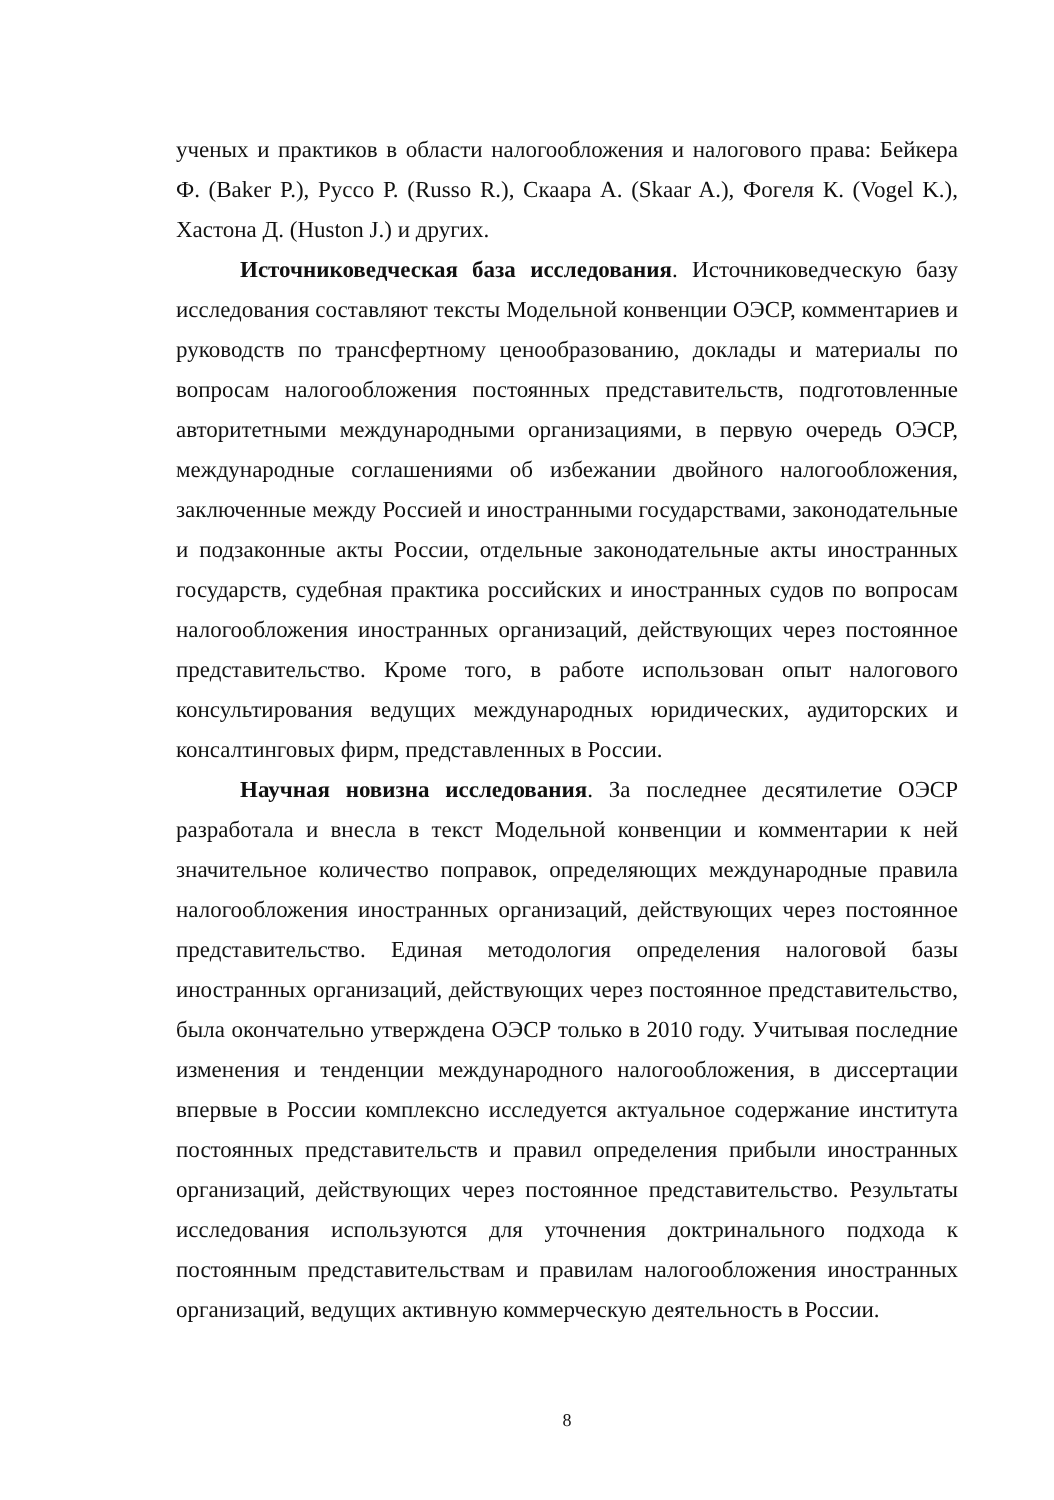ученых и практиков в области налогообложения и налогового права: Бейкера Ф. (Baker P.), Руссо Р. (Russo R.), Скаара А. (Skaar A.), Фогеля К. (Vogel K.), Хастона Д. (Huston J.) и других.
Источниковедческая база исследования. Источниковедческую базу исследования составляют тексты Модельной конвенции ОЭСР, комментариев и руководств по трансфертному ценообразованию, доклады и материалы по вопросам налогообложения постоянных представительств, подготовленные авторитетными международными организациями, в первую очередь ОЭСР, международные соглашениями об избежании двойного налогообложения, заключенные между Россией и иностранными государствами, законодательные и подзаконные акты России, отдельные законодательные акты иностранных государств, судебная практика российских и иностранных судов по вопросам налогообложения иностранных организаций, действующих через постоянное представительство. Кроме того, в работе использован опыт налогового консультирования ведущих международных юридических, аудиторских и консалтинговых фирм, представленных в России.
Научная новизна исследования. За последнее десятилетие ОЭСР разработала и внесла в текст Модельной конвенции и комментарии к ней значительное количество поправок, определяющих международные правила налогообложения иностранных организаций, действующих через постоянное представительство. Единая методология определения налоговой базы иностранных организаций, действующих через постоянное представительство, была окончательно утверждена ОЭСР только в 2010 году. Учитывая последние изменения и тенденции международного налогообложения, в диссертации впервые в России комплексно исследуется актуальное содержание института постоянных представительств и правил определения прибыли иностранных организаций, действующих через постоянное представительство. Результаты исследования используются для уточнения доктринального подхода к постоянным представительствам и правилам налогообложения иностранных организаций, ведущих активную коммерческую деятельность в России.
8